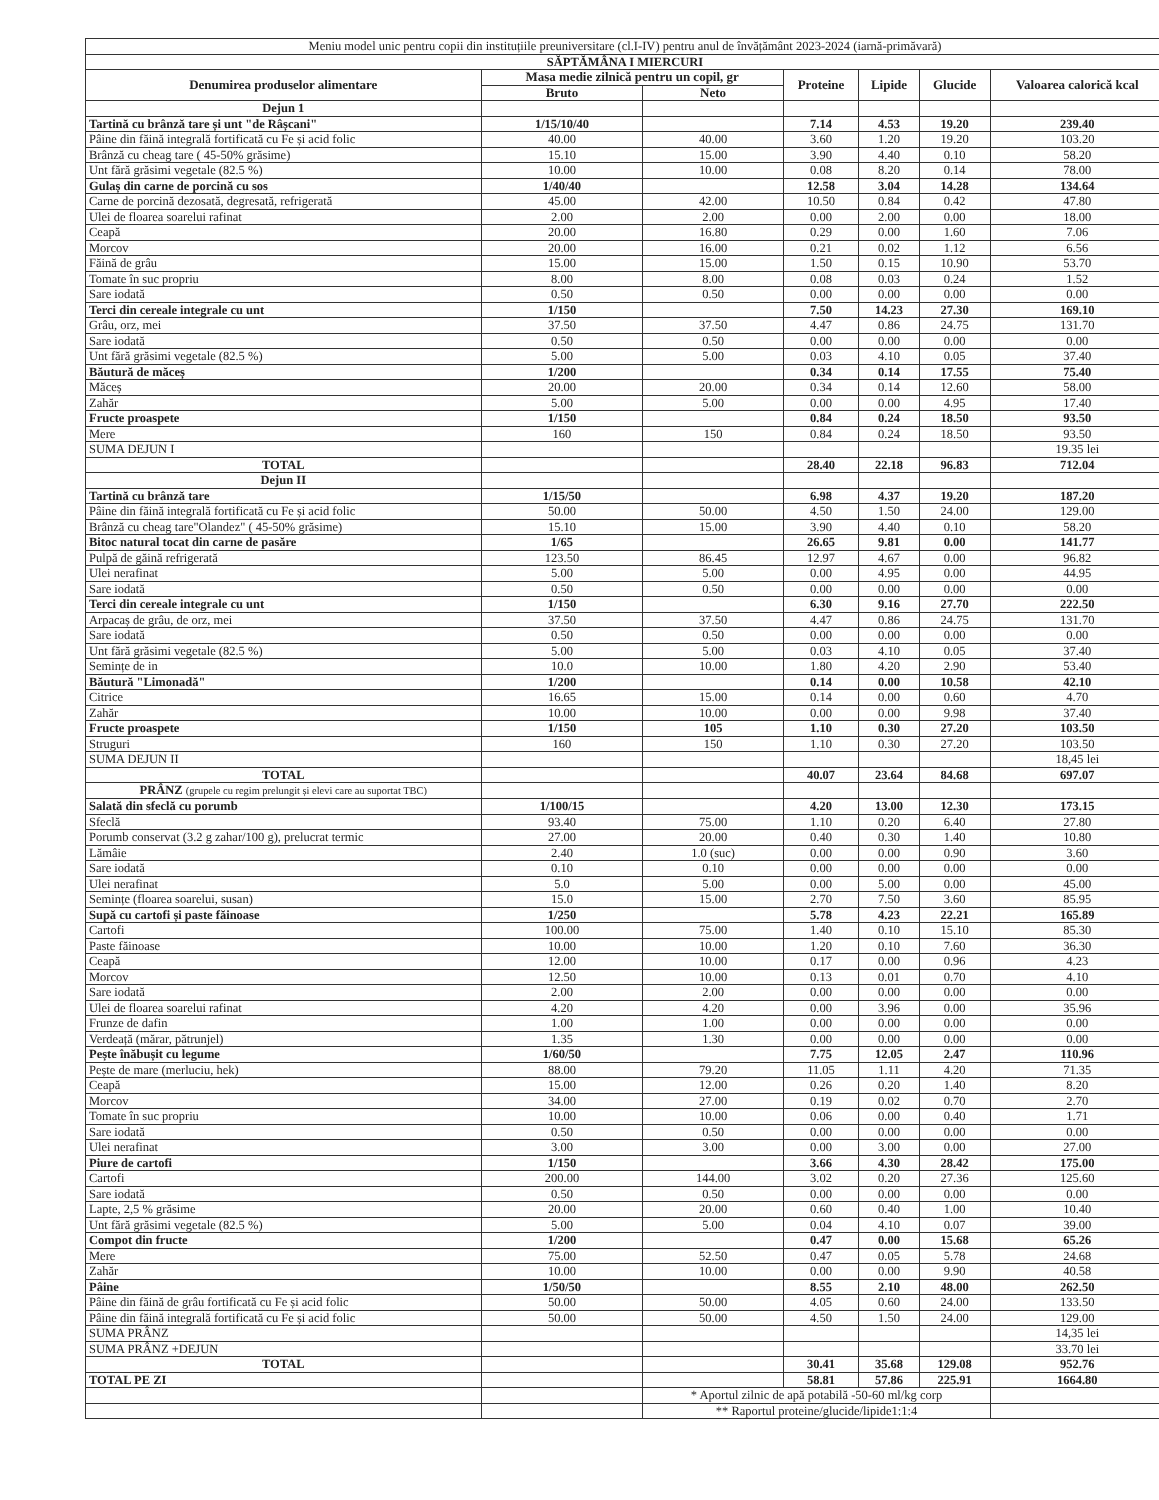| Meniu model unic pentru copii din instituțiile preuniversitare (cl.I-IV) pentru anul de învățământ 2023-2024 (iarnă-primăvară) | | | | | | |
| SĂPTĂMÂNA I MIERCURI | | | | | | |
| Denumirea produselor alimentare | Masa medie zilnică pentru un copil, gr | | Proteine | Lipide | Glucide | Valoarea calorică kcal |
| | Bruto | Neto | | | | |
| Dejun 1 | | | | | | |
| Tartină cu brânză tare și unt "de Râșcani" | 1/15/10/40 | | 7.14 | 4.53 | 19.20 | 239.40 |
| Pâine din făină integrală fortificată cu Fe și acid folic | 40.00 | 40.00 | 3.60 | 1.20 | 19.20 | 103.20 |
| Brânză cu cheag tare ( 45-50% grăsime) | 15.10 | 15.00 | 3.90 | 4.40 | 0.10 | 58.20 |
| Unt fără grăsimi vegetale (82.5 %) | 10.00 | 10.00 | 0.08 | 8.20 | 0.14 | 78.00 |
| Gulaș din carne de porcină cu sos | 1/40/40 | | 12.58 | 3.04 | 14.28 | 134.64 |
| Carne de porcină dezosată, degresată, refrigerată | 45.00 | 42.00 | 10.50 | 0.84 | 0.42 | 47.80 |
| Ulei de floarea soarelui rafinat | 2.00 | 2.00 | 0.00 | 2.00 | 0.00 | 18.00 |
| Ceapă | 20.00 | 16.80 | 0.29 | 0.00 | 1.60 | 7.06 |
| Morcov | 20.00 | 16.00 | 0.21 | 0.02 | 1.12 | 6.56 |
| Făină de grâu | 15.00 | 15.00 | 1.50 | 0.15 | 10.90 | 53.70 |
| Tomate în suc propriu | 8.00 | 8.00 | 0.08 | 0.03 | 0.24 | 1.52 |
| Sare iodată | 0.50 | 0.50 | 0.00 | 0.00 | 0.00 | 0.00 |
| Terci din cereale integrale cu unt | 1/150 | | 7.50 | 14.23 | 27.30 | 169.10 |
| Grâu, orz, mei | 37.50 | 37.50 | 4.47 | 0.86 | 24.75 | 131.70 |
| Sare iodată | 0.50 | 0.50 | 0.00 | 0.00 | 0.00 | 0.00 |
| Unt fără grăsimi vegetale (82.5 %) | 5.00 | 5.00 | 0.03 | 4.10 | 0.05 | 37.40 |
| Băutură de măceș | 1/200 | | 0.34 | 0.14 | 17.55 | 75.40 |
| Măceș | 20.00 | 20.00 | 0.34 | 0.14 | 12.60 | 58.00 |
| Zahăr | 5.00 | 5.00 | 0.00 | 0.00 | 4.95 | 17.40 |
| Fructe proaspete | 1/150 | | 0.84 | 0.24 | 18.50 | 93.50 |
| Mere | 160 | 150 | 0.84 | 0.24 | 18.50 | 93.50 |
| SUMA DEJUN I | | | | | | 19.35 lei |
| TOTAL | | | 28.40 | 22.18 | 96.83 | 712.04 |
| Dejun II | | | | | | |
| Tartină cu brânză tare | 1/15/50 | | 6.98 | 4.37 | 19.20 | 187.20 |
| Pâine din făină integrală fortificată cu Fe și acid folic | 50.00 | 50.00 | 4.50 | 1.50 | 24.00 | 129.00 |
| Brânză cu cheag tare"Olandez" ( 45-50% grăsime) | 15.10 | 15.00 | 3.90 | 4.40 | 0.10 | 58.20 |
| Bitoc natural tocat din carne de pasăre | 1/65 | | 26.65 | 9.81 | 0.00 | 141.77 |
| Pulpă de găină refrigerată | 123.50 | 86.45 | 12.97 | 4.67 | 0.00 | 96.82 |
| Ulei nerafinat | 5.00 | 5.00 | 0.00 | 4.95 | 0.00 | 44.95 |
| Sare iodată | 0.50 | 0.50 | 0.00 | 0.00 | 0.00 | 0.00 |
| Terci din cereale integrale cu unt | 1/150 | | 6.30 | 9.16 | 27.70 | 222.50 |
| Arpacaș de grâu, de orz, mei | 37.50 | 37.50 | 4.47 | 0.86 | 24.75 | 131.70 |
| Sare iodată | 0.50 | 0.50 | 0.00 | 0.00 | 0.00 | 0.00 |
| Unt fără grăsimi vegetale (82.5 %) | 5.00 | 5.00 | 0.03 | 4.10 | 0.05 | 37.40 |
| Semințe de in | 10.0 | 10.00 | 1.80 | 4.20 | 2.90 | 53.40 |
| Băutură "Limonadă" | 1/200 | | 0.14 | 0.00 | 10.58 | 42.10 |
| Citrice | 16.65 | 15.00 | 0.14 | 0.00 | 0.60 | 4.70 |
| Zahăr | 10.00 | 10.00 | 0.00 | 0.00 | 9.98 | 37.40 |
| Fructe proaspete | 1/150 | 105 | 1.10 | 0.30 | 27.20 | 103.50 |
| Struguri | 160 | 150 | 1.10 | 0.30 | 27.20 | 103.50 |
| SUMA DEJUN II | | | | | | 18,45 lei |
| TOTAL | | | 40.07 | 23.64 | 84.68 | 697.07 |
| PRÂNZ (grupele cu regim prelungit și elevi care au suportat TBC) | | | | | | |
| Salată din sfeclă cu porumb | 1/100/15 | | 4.20 | 13.00 | 12.30 | 173.15 |
| Sfeclă | 93.40 | 75.00 | 1.10 | 0.20 | 6.40 | 27.80 |
| Porumb conservat (3.2 g zahar/100 g), prelucrat termic | 27.00 | 20.00 | 0.40 | 0.30 | 1.40 | 10.80 |
| Lămâie | 2.40 | 1.0 (suc) | 0.00 | 0.00 | 0.90 | 3.60 |
| Sare iodată | 0.10 | 0.10 | 0.00 | 0.00 | 0.00 | 0.00 |
| Ulei nerafinat | 5.0 | 5.00 | 0.00 | 5.00 | 0.00 | 45.00 |
| Semințe (floarea soarelui, susan) | 15.0 | 15.00 | 2.70 | 7.50 | 3.60 | 85.95 |
| Supă cu cartofi și paste făinoase | 1/250 | | 5.78 | 4.23 | 22.21 | 165.89 |
| Cartofi | 100.00 | 75.00 | 1.40 | 0.10 | 15.10 | 85.30 |
| Paste făinoase | 10.00 | 10.00 | 1.20 | 0.10 | 7.60 | 36.30 |
| Ceapă | 12.00 | 10.00 | 0.17 | 0.00 | 0.96 | 4.23 |
| Morcov | 12.50 | 10.00 | 0.13 | 0.01 | 0.70 | 4.10 |
| Sare iodată | 2.00 | 2.00 | 0.00 | 0.00 | 0.00 | 0.00 |
| Ulei de floarea soarelui rafinat | 4.20 | 4.20 | 0.00 | 3.96 | 0.00 | 35.96 |
| Frunze de dafin | 1.00 | 1.00 | 0.00 | 0.00 | 0.00 | 0.00 |
| Verdeață (mărar, pătrunjel) | 1.35 | 1.30 | 0.00 | 0.00 | 0.00 | 0.00 |
| Pește înăbușit cu legume | 1/60/50 | | 7.75 | 12.05 | 2.47 | 110.96 |
| Pește de mare (merluciu, hek) | 88.00 | 79.20 | 11.05 | 1.11 | 4.20 | 71.35 |
| Ceapă | 15.00 | 12.00 | 0.26 | 0.20 | 1.40 | 8.20 |
| Morcov | 34.00 | 27.00 | 0.19 | 0.02 | 0.70 | 2.70 |
| Tomate în suc propriu | 10.00 | 10.00 | 0.06 | 0.00 | 0.40 | 1.71 |
| Sare iodată | 0.50 | 0.50 | 0.00 | 0.00 | 0.00 | 0.00 |
| Ulei nerafinat | 3.00 | 3.00 | 0.00 | 3.00 | 0.00 | 27.00 |
| Piure de cartofi | 1/150 | | 3.66 | 4.30 | 28.42 | 175.00 |
| Cartofi | 200.00 | 144.00 | 3.02 | 0.20 | 27.36 | 125.60 |
| Sare iodată | 0.50 | 0.50 | 0.00 | 0.00 | 0.00 | 0.00 |
| Lapte, 2,5 % grăsime | 20.00 | 20.00 | 0.60 | 0.40 | 1.00 | 10.40 |
| Unt fără grăsimi vegetale (82.5 %) | 5.00 | 5.00 | 0.04 | 4.10 | 0.07 | 39.00 |
| Compot din fructe | 1/200 | | 0.47 | 0.00 | 15.68 | 65.26 |
| Mere | 75.00 | 52.50 | 0.47 | 0.05 | 5.78 | 24.68 |
| Zahăr | 10.00 | 10.00 | 0.00 | 0.00 | 9.90 | 40.58 |
| Pâine | 1/50/50 | | 8.55 | 2.10 | 48.00 | 262.50 |
| Pâine din făină de grâu fortificată cu Fe și acid folic | 50.00 | 50.00 | 4.05 | 0.60 | 24.00 | 133.50 |
| Pâine din făină integrală fortificată cu Fe și acid folic | 50.00 | 50.00 | 4.50 | 1.50 | 24.00 | 129.00 |
| SUMA PRÂNZ | | | | | | 14,35 lei |
| SUMA PRÂNZ +DEJUN | | | | | | 33.70 lei |
| TOTAL | | | 30.41 | 35.68 | 129.08 | 952.76 |
| TOTAL PE ZI | | | 58.81 | 57.86 | 225.91 | 1664.80 |
| | | * Aportul zilnic de apă potabilă -50-60 ml/kg corp | | | | |
| | | ** Raportul proteine/glucide/lipide1:1:4 | | | | |